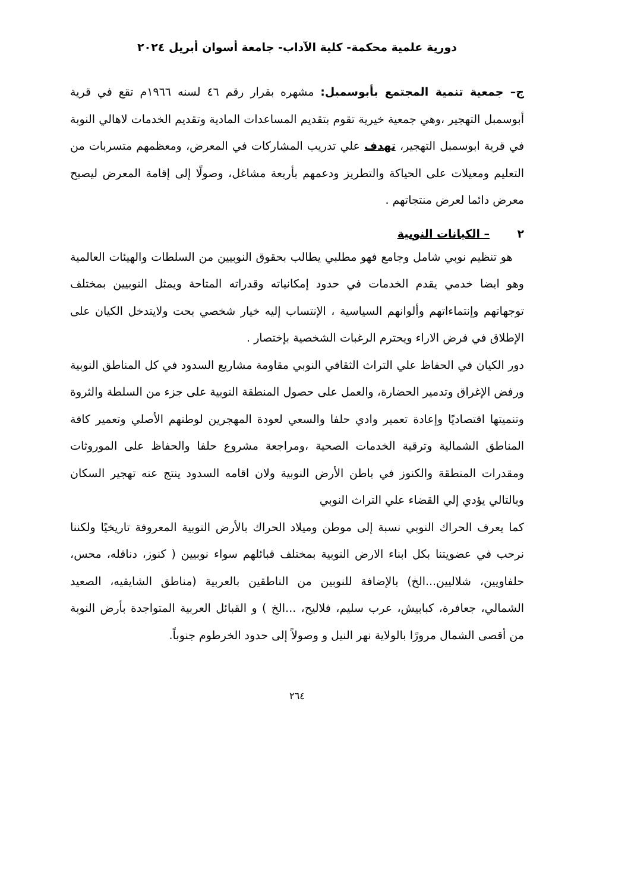دورية علمية محكمة- كلية الآداب- جامعة أسوان أبريل ٢٠٢٤
ج– جمعية تنمية المجتمع بأبوسمبل: مشهره بقرار رقم ٤٦ لسنه ١٩٦٦م تقع في قرية أبوسمبل التهجير ،وهي جمعية خيرية تقوم بتقديم المساعدات المادية وتقديم الخدمات لاهالي النوبة في قرية ابوسمبل التهجير، تهدف علي تدريب المشاركات في المعرض، ومعظمهم متسربات من التعليم ومعيلات على الحياكة والتطريز ودعمهم بأربعة مشاغل، وصولًا إلى إقامة المعرض ليصبح معرض دائما لعرض منتجاتهم .
٢ – الكيانات النوبية
هو تنظيم نوبي شامل وجامع فهو مطلبي يطالب بحقوق النوبيين من السلطات والهيئات العالمية وهو ايضا خدمي يقدم الخدمات في حدود إمكانياته وقدراته المتاحة ويمثل النوبيين بمختلف توجهاتهم وإنتماءاتهم وألوانهم السياسية ، الإنتساب إليه خيار شخصي بحت ولايتدخل الكيان على الإطلاق في فرض الاراء ويحترم الرغبات الشخصية بإختصار .
دور الكيان في الحفاظ علي التراث الثقافي النوبي مقاومة مشاريع السدود في كل المناطق النوبية ورفض الإغراق وتدمير الحضارة، والعمل على حصول المنطقة النوبية على جزء من السلطة والثروة وتنميتها اقتصاديًا وإعادة تعمير وادي حلفا والسعي لعودة المهجرين لوطنهم الأصلي وتعمير كافة المناطق الشمالية وترقية الخدمات الصحية ،ومراجعة مشروع حلفا والحفاظ على الموروثات ومقدرات المنطقة والكنوز في باطن الأرض النوبية ولان اقامه السدود ينتج عنه تهجير السكان وبالتالي يؤدي إلي القضاء علي التراث النوبي
كما يعرف الحراك النوبي نسبة إلى موطن وميلاد الحراك بالأرض النوبية المعروفة تاريخيًا ولكننا نرحب في عضويتنا بكل ابناء الارض النوبية بمختلف قبائلهم سواء نوبيين ( كنوز، دناقله، محس، حلفاويين، شلاليين...الخ) بالإضافة للنوبين من الناطقين بالعربية (مناطق الشايقيه، الصعيد الشمالي، جعافرة، كبابيش، عرب سليم، فلاليح، ...الخ ) و القبائل العربية المتواجدة بأرض النوبة من أقصى الشمال مرورًا بالولاية نهر النيل و وصولاً إلى حدود الخرطوم جنوباً.
٢٦٤